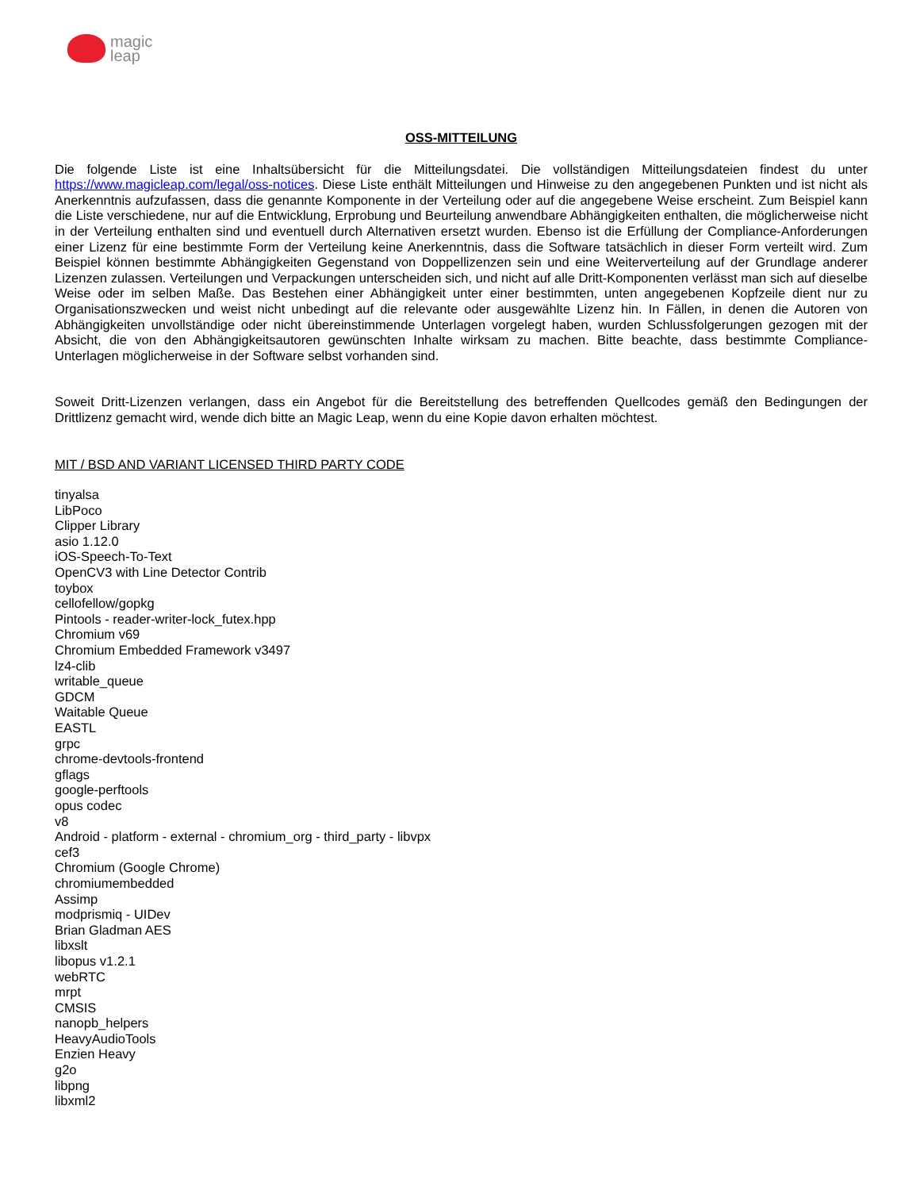magic
leap
OSS-MITTEILUNG
Die folgende Liste ist eine Inhaltsübersicht für die Mitteilungsdatei. Die vollständigen Mitteilungsdateien findest du unter https://www.magicleap.com/legal/oss-notices. Diese Liste enthält Mitteilungen und Hinweise zu den angegebenen Punkten und ist nicht als Anerkenntnis aufzufassen, dass die genannte Komponente in der Verteilung oder auf die angegebene Weise erscheint. Zum Beispiel kann die Liste verschiedene, nur auf die Entwicklung, Erprobung und Beurteilung anwendbare Abhängigkeiten enthalten, die möglicherweise nicht in der Verteilung enthalten sind und eventuell durch Alternativen ersetzt wurden. Ebenso ist die Erfüllung der Compliance-Anforderungen einer Lizenz für eine bestimmte Form der Verteilung keine Anerkenntnis, dass die Software tatsächlich in dieser Form verteilt wird. Zum Beispiel können bestimmte Abhängigkeiten Gegenstand von Doppellizenzen sein und eine Weiterverteilung auf der Grundlage anderer Lizenzen zulassen. Verteilungen und Verpackungen unterscheiden sich, und nicht auf alle Dritt-Komponenten verlässt man sich auf dieselbe Weise oder im selben Maße. Das Bestehen einer Abhängigkeit unter einer bestimmten, unten angegebenen Kopfzeile dient nur zu Organisationszwecken und weist nicht unbedingt auf die relevante oder ausgewählte Lizenz hin. In Fällen, in denen die Autoren von Abhängigkeiten unvollständige oder nicht übereinstimmende Unterlagen vorgelegt haben, wurden Schlussfolgerungen gezogen mit der Absicht, die von den Abhängigkeitsautoren gewünschten Inhalte wirksam zu machen. Bitte beachte, dass bestimmte Compliance-Unterlagen möglicherweise in der Software selbst vorhanden sind.
Soweit Dritt-Lizenzen verlangen, dass ein Angebot für die Bereitstellung des betreffenden Quellcodes gemäß den Bedingungen der Drittlizenz gemacht wird, wende dich bitte an Magic Leap, wenn du eine Kopie davon erhalten möchtest.
MIT / BSD AND VARIANT LICENSED THIRD PARTY CODE
tinyalsa
LibPoco
Clipper Library
asio 1.12.0
iOS-Speech-To-Text
OpenCV3 with Line Detector Contrib
toybox
cellofellow/gopkg
Pintools - reader-writer-lock_futex.hpp
Chromium v69
Chromium Embedded Framework v3497
lz4-clib
writable_queue
GDCM
Waitable Queue
EASTL
grpc
chrome-devtools-frontend
gflags
google-perftools
opus codec
v8
Android - platform - external - chromium_org - third_party - libvpx
cef3
Chromium (Google Chrome)
chromiumembedded
Assimp
modprismiq - UIDev
Brian Gladman AES
libxslt
libopus v1.2.1
webRTC
mrpt
CMSIS
nanopb_helpers
HeavyAudioTools
Enzien Heavy
g2o
libpng
libxml2